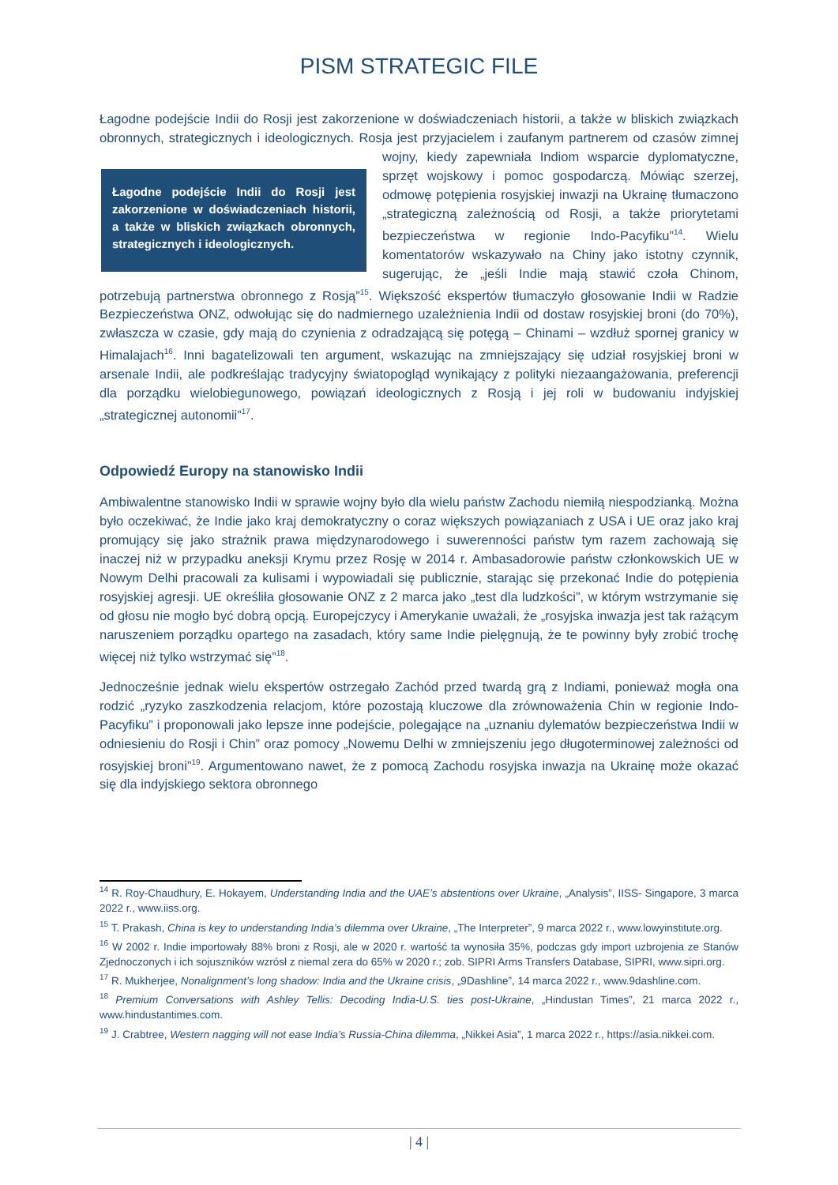PISM STRATEGIC FILE
Łagodne podejście Indii do Rosji jest zakorzenione w doświadczeniach historii, a także w bliskich związkach obronnych, strategicznych i ideologicznych. Rosja jest przyjacielem i zaufanym partnerem Łagodne podejście Indii do Rosji jest zakorzenione w doświadczeniach historii, a także w bliskich związkach obronnych, strategicznych i ideologicznych. od czasów zimnej wojny, kiedy zapewniała Indiom wsparcie dyplomatyczne, sprzęt wojskowy i pomoc gospodarczą. Mówiąc szerzej, odmowę potępienia rosyjskiej inwazji na Ukrainę tłumaczono „strategiczną zależnością od Rosji, a także priorytetami bezpieczeństwa w regionie Indo-Pacyfiku”<sup>14</sup>. Wielu komentatorów wskazywało na Chiny jako istotny czynnik, sugerując, że „jeśli Indie mają stawić czoła Chinom, potrzebują partnerstwa obronnego z Rosją”<sup>15</sup>. Większość ekspertów tłumaczyło głosowanie Indii w Radzie Bezpieczeństwa ONZ, odwołując się do nadmiernego uzależnienia Indii od dostaw rosyjskiej broni (do 70%), zwłaszcza w czasie, gdy mają do czynienia z odradzającą się potęgą – Chinami – wzdłuż spornej granicy w Himalajach<sup>16</sup>. Inni bagatelizowali ten argument, wskazując na zmniejszający się udział rosyjskiej broni w arsenale Indii, ale podkreślając tradycyjny światopogląd wynikający z polityki niezaangażowania, preferencji dla porządku wielobiegunowego, powiązań ideologicznych z Rosją i jej roli w budowaniu indyjskiej „strategicznej autonomii”<sup>17</sup>.
Odpowiedź Europy na stanowisko Indii
Ambiwalentne stanowisko Indii w sprawie wojny było dla wielu państw Zachodu niemiłą niespodzianką. Można było oczekiwać, że Indie jako kraj demokratyczny o coraz większych powiązaniach z USA i UE oraz jako kraj promujący się jako strażnik prawa międzynarodowego i suwerenności państw tym razem zachowają się inaczej niż w przypadku aneksji Krymu przez Rosję w 2014 r. Ambasadorowie państw członkowskich UE w Nowym Delhi pracowali za kulisami i wypowiadali się publicznie, starając się przekonać Indie do potępienia rosyjskiej agresji. UE określiła głosowanie ONZ z 2 marca jako „test dla ludzkości”, w którym wstrzymanie się od głosu nie mogło być dobrą opcją. Europejczycy i Amerykanie uważali, że „rosyjska inwazja jest tak rażącym naruszeniem porządku opartego na zasadach, który same Indie pielęgnują, że te powinny były zrobić trochę więcej niż tylko wstrzymać się”<sup>18</sup>.
Jednocześnie jednak wielu ekspertów ostrzegało Zachód przed twardą grą z Indiami, ponieważ mogła ona rodzić „ryzyko zaszkodzenia relacjom, które pozostają kluczowe dla zrównoważenia Chin w regionie Indo-Pacyfiku” i proponowali jako lepsze inne podejście, polegające na „uznaniu dylematów bezpieczeństwa Indii w odniesieniu do Rosji i Chin” oraz pomocy „Nowemu Delhi w zmniejszeniu jego długoterminowej zależności od rosyjskiej broni”<sup>19</sup>. Argumentowano nawet, że z pomocą Zachodu rosyjska inwazja na Ukrainę może okazać się dla indyjskiego sektora obronnego
<sup>14</sup> R. Roy-Chaudhury, E. Hokayem, Understanding India and the UAE’s abstentions over Ukraine, „Analysis”, IISS- Singapore, 3 marca 2022 r., www.iiss.org.
<sup>15</sup> T. Prakash, China is key to understanding India’s dilemma over Ukraine, „The Interpreter”, 9 marca 2022 r., www.lowyinstitute.org.
<sup>16</sup> W 2002 r. Indie importowały 88% broni z Rosji, ale w 2020 r. wartość ta wynosiła 35%, podczas gdy import uzbrojenia ze Stanów Zjednoczonych i ich sojuszników wzrósł z niemal zera do 65% w 2020 r.; zob. SIPRI Arms Transfers Database, SIPRI, www.sipri.org.
<sup>17</sup> R. Mukherjee, Nonalignment’s long shadow: India and the Ukraine crisis, „9Dashline”, 14 marca 2022 r., www.9dashline.com.
<sup>18</sup> Premium Conversations with Ashley Tellis: Decoding India-U.S. ties post-Ukraine, „Hindustan Times”, 21 marca 2022 r., www.hindustantimes.com.
<sup>19</sup> J. Crabtree, Western nagging will not ease India’s Russia-China dilemma, „Nikkei Asia”, 1 marca 2022 r., https://asia.nikkei.com.
| 4 |